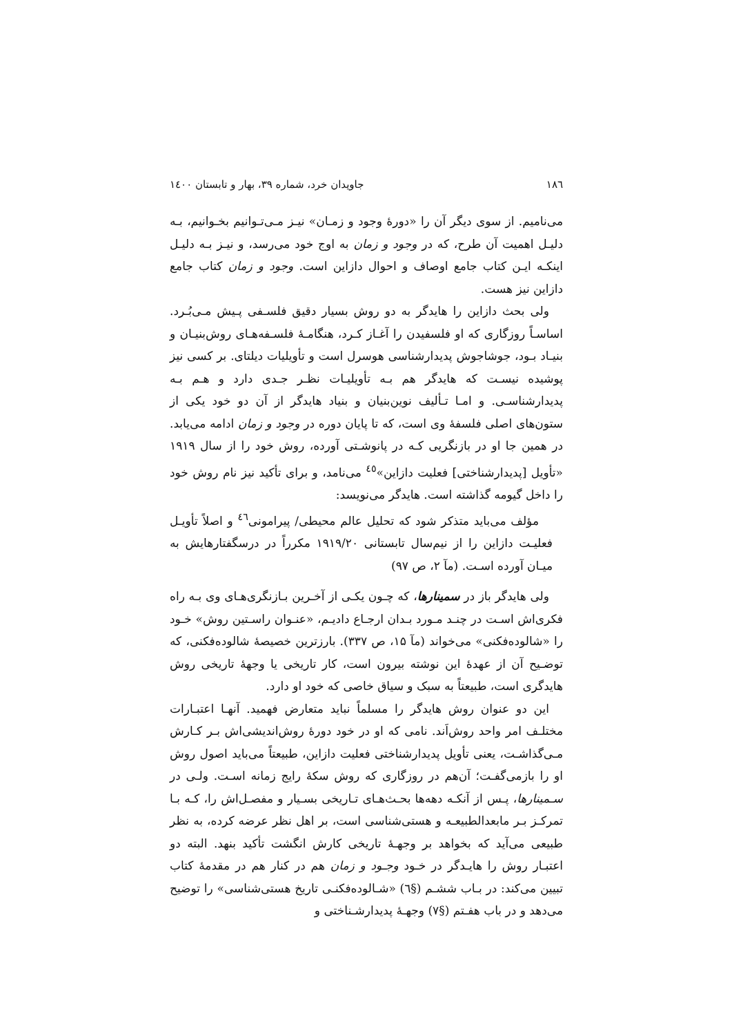۱۸٦ جاویدان خرد، شماره ۳۹، بهار و تابستان ۱٤۰۰
می‌نامیم. از سوی دیگر آن را «دورهٔ وجود و زمـان» نیـز مـی‌تـوانیم بخـوانیم، بـه دلیـل اهمیت آن طرح، که در وجود و زمان به اوج خود می‌رسد، و نیـز بـه دلیـل اینکـه ایـن کتاب جامع اوصاف و احوال دازاین است. وجود و زمان کتاب جامع دازاین نیز هست.
ولی بحث دازاین را هایدگر به دو روش بسیار دقیق فلسـفی پـیش مـی‌بُـرد. اساسـاً روزگاری که او فلسفیدن را آغـاز کـرد، هنگامـهٔ فلسـفه‌هـای روش‌بنیـان و بنیـاد بـود، جوشاجوش پدیدارشناسی هوسرل است و تأویلیات دیلتای. بر کسی نیز پوشیده نیسـت که هایدگر هم بـه تأویلیـات نظـر جـدی دارد و هـم بـه پدیدارشناسـی. و امـا تـألیف نوین‌بنیان و بنیاد هایدگر از آن دو خود یکی از ستون‌های اصلی فلسفهٔ وی است، که تا پایان دوره در وجود و زمان ادامه می‌یابد. در همین جا او در بازنگریی کـه در پانوشـتی آورده، روش خود را از سال ۱۹۱۹ «تأویل [پدیدارشناختی] فعلیت دازاین»<sup>٤٥</sup> می‌نامد، و برای تأکید نیز نام روش خود را داخل گیومه گذاشته است. هایدگر می‌نویسد:
مؤلف می‌باید متذکر شود که تحلیل عالم محیطی/ پیرامونی<sup>٤٦</sup> و اصلاً تأویـل فعلیـت دازاین را از نیم‌سال تابستانی ۱۹۱۹/۲۰ مکرراً در درسگفتارهایش به میـان آورده اسـت. (مآ ۲، ص ۹۷)
ولی هایدگر باز در سمینارها، که چـون یکـی از آخـرین بـازنگری‌هـای وی بـه راه فکری‌اش اسـت در چنـد مـورد بـدان ارجـاع دادیـم، «عنـوان راسـتین روش» خـود را «شالوده‌فکنی» می‌خواند (مآ ۱۵، ص ۳۳۷). بارزترین خصیصهٔ شالوده‌فکنی، که توضـیح آن از عهدهٔ این نوشته بیرون است، کار تاریخی یا وجههٔ تاریخی روش هایدگری است، طبیعتاً به سبک و سیاق خاصی که خود او دارد.
این دو عنوان روش هایدگر را مسلماً نباید متعارض فهمید. آنهـا اعتبـارات مختلـف امر واحد روش‌اَند. نامی که او در خود دورهٔ روش‌اندیشی‌اش بـر کـارش مـی‌گذاشـت، یعنی تأویل پدیدارشناختی فعلیت دازاین، طبیعتاً می‌باید اصول روش او را بازمی‌گفـت؛ آن‌هم در روزگاری که روش سکهٔ رایج زمانه اسـت. ولـی در سـمینارها، پـس از آنکـه دهه‌ها بحـث‌هـای تـاریخی بسـیار و مفصـل‌اش را، کـه بـا تمرکـز بـر مابعدالطبیعـه و هستی‌شناسی است، بر اهل نظر عرضه کرده، به نظر طبیعی می‌آید که بخواهد بر وجهـهٔ تاریخی کارش انگشت تأکید بنهد. البته دو اعتبـار روش را هایـدگر در خـود وجـود و زمان هم در کنار هم در مقدمهٔ کتاب تبیین می‌کند: در بـاب ششـم (§٦) «شـالوده‌فکنـی تاریخ هستی‌شناسی» را توضیح می‌دهد و در باب هفـتم (§۷) وجهـهٔ پدیدارشـناختی و